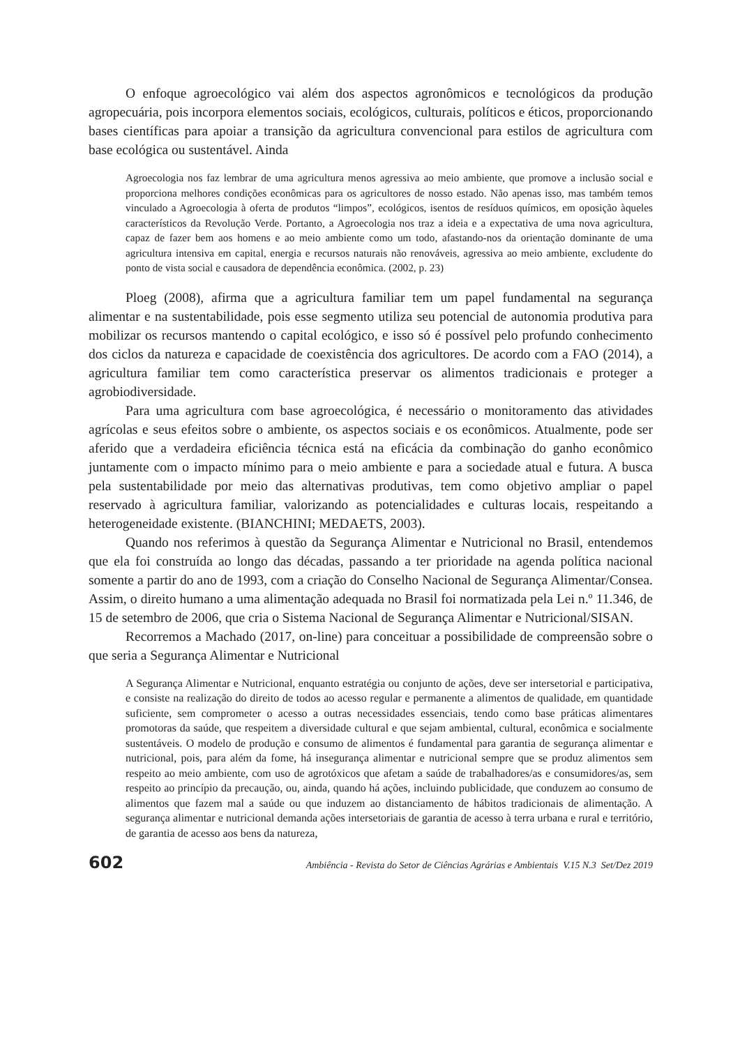O enfoque agroecológico vai além dos aspectos agronômicos e tecnológicos da produção agropecuária, pois incorpora elementos sociais, ecológicos, culturais, políticos e éticos, proporcionando bases científicas para apoiar a transição da agricultura convencional para estilos de agricultura com base ecológica ou sustentável. Ainda
Agroecologia nos faz lembrar de uma agricultura menos agressiva ao meio ambiente, que promove a inclusão social e proporciona melhores condições econômicas para os agricultores de nosso estado. Não apenas isso, mas também temos vinculado a Agroecologia à oferta de produtos “limpos”, ecológicos, isentos de resíduos químicos, em oposição àqueles característicos da Revolução Verde. Portanto, a Agroecologia nos traz a ideia e a expectativa de uma nova agricultura, capaz de fazer bem aos homens e ao meio ambiente como um todo, afastando-nos da orientação dominante de uma agricultura intensiva em capital, energia e recursos naturais não renováveis, agressiva ao meio ambiente, excludente do ponto de vista social e causadora de dependência econômica. (2002, p. 23)
Ploeg (2008), afirma que a agricultura familiar tem um papel fundamental na segurança alimentar e na sustentabilidade, pois esse segmento utiliza seu potencial de autonomia produtiva para mobilizar os recursos mantendo o capital ecológico, e isso só é possível pelo profundo conhecimento dos ciclos da natureza e capacidade de coexistência dos agricultores. De acordo com a FAO (2014), a agricultura familiar tem como característica preservar os alimentos tradicionais e proteger a agrobiodiversidade.
Para uma agricultura com base agroecológica, é necessário o monitoramento das atividades agrícolas e seus efeitos sobre o ambiente, os aspectos sociais e os econômicos. Atualmente, pode ser aferido que a verdadeira eficiência técnica está na eficácia da combinação do ganho econômico juntamente com o impacto mínimo para o meio ambiente e para a sociedade atual e futura. A busca pela sustentabilidade por meio das alternativas produtivas, tem como objetivo ampliar o papel reservado à agricultura familiar, valorizando as potencialidades e culturas locais, respeitando a heterogeneidade existente. (BIANCHINI; MEDAETS, 2003).
Quando nos referimos à questão da Segurança Alimentar e Nutricional no Brasil, entendemos que ela foi construída ao longo das décadas, passando a ter prioridade na agenda política nacional somente a partir do ano de 1993, com a criação do Conselho Nacional de Segurança Alimentar/Consea. Assim, o direito humano a uma alimentação adequada no Brasil foi normatizada pela Lei n.º 11.346, de 15 de setembro de 2006, que cria o Sistema Nacional de Segurança Alimentar e Nutricional/SISAN.
Recorremos a Machado (2017, on-line) para conceituar a possibilidade de compreensão sobre o que seria a Segurança Alimentar e Nutricional
A Segurança Alimentar e Nutricional, enquanto estratégia ou conjunto de ações, deve ser intersetorial e participativa, e consiste na realização do direito de todos ao acesso regular e permanente a alimentos de qualidade, em quantidade suficiente, sem comprometer o acesso a outras necessidades essenciais, tendo como base práticas alimentares promotoras da saúde, que respeitem a diversidade cultural e que sejam ambiental, cultural, econômica e socialmente sustentáveis. O modelo de produção e consumo de alimentos é fundamental para garantia de segurança alimentar e nutricional, pois, para além da fome, há insegurança alimentar e nutricional sempre que se produz alimentos sem respeito ao meio ambiente, com uso de agrotóxicos que afetam a saúde de trabalhadores/as e consumidores/as, sem respeito ao princípio da precaução, ou, ainda, quando há ações, incluindo publicidade, que conduzem ao consumo de alimentos que fazem mal a saúde ou que induzem ao distanciamento de hábitos tradicionais de alimentação. A segurança alimentar e nutricional demanda ações intersetoriais de garantia de acesso à terra urbana e rural e território, de garantia de acesso aos bens da natureza,
602 Ambiência - Revista do Setor de Ciências Agrárias e Ambientais V.15 N.3 Set/Dez 2019